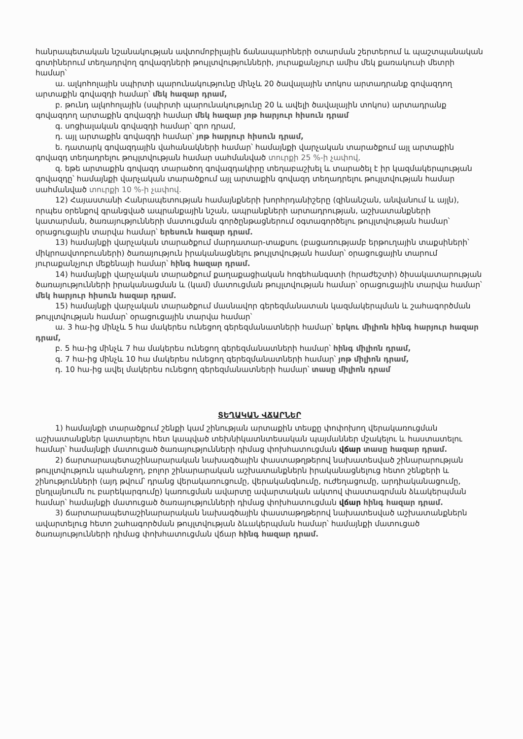հանրապետական նշանակության ավտոմոբիլային ճանապարհների օտարման շերտերում և պաշտպանական գոտիներում տեղադրվող գովազդների թույլտվությունների, յուրաքանչյուր ամիս մեկ քառակուսի մետրի համար՝
ա. ալկոհոլային սպիրտի պարունակությունը մինչև 20 ծավալային տոկոս արտադրանք գովազդող արտաքին գովազդի համար՝ մեկ հազար դրամ,
բ. թունդ ալկոհոլային (սպիրտի պարունակությունը 20 և ավելի ծավալային տոկոս) արտադրանք գովազդող արտաքին գովազդի համար մեկ հազար յոթ հարյուր հիսուն դրամ
գ. սոցիալական գովազդի համար՝ զրո դրամ,
դ. այլ արտաքին գովազդի համար՝ յոթ հարյուր հիսուն դրամ,
ե. դատարկ գովազդային վահանակների համար՝ համայնքի վարչական տարածքում այլ արտաքին գովազդ տեղադրելու թույլտվության համար սահմանված տուրքի 25 %-ի չափով,
զ. եթե արտաքին գովազդ տարածող գովազդակիրը տեղաբաշխել և տարածել է իր կազմակերպության գովազդը՝ համայնքի վարչական տարածքում այլ արտաքին գովազդ տեղադրելու թույլտվության համար սահմանված տուրքի 10 %-ի չափով.
12) Հայաստանի Հանրապետության համայնքների խորհրդանիշերը (զինանշան, անվանում և այլն), որպես օրենքով գրանցված ապրանքային նշան, ապրանքների արտադրության, աշխատանքների կատարման, ծառայությունների մատուցման գործընթացներում օգտագործելու թույլտվության համար՝ օրացուցային տարվա համար՝ երեսուն հազար դրամ.
13) համայնքի վարչական տարածքում մարդատար-տաքսու (բացառությամբ երթուղային տաքսիների՝ միկրոավտոբուսների) ծառայություն իրականացնելու թույլտվության համար՝ օրացուցային տարում յուրաքանչյուր մեքենայի համար՝ հինգ հազար դրամ.
14) համայնքի վարչական տարածքում քաղաքացիական հոգեհանգստի (հրաժեշտի) ծիսակատարության ծառայությունների իրականացման և (կամ) մատուցման թույլտվության համար՝ օրացուցային տարվա համար՝ մեկ հարյուր հիսուն հազար դրամ.
15) համայնքի վարչական տարածքում մասնավոր գերեզմանատան կազմակերպման և շահագործման թույլտվության համար՝ օրացուցային տարվա համար՝
ա. 3 հա-ից մինչև 5 հա մակերես ունեցող գերեզմանատների համար՝ երկու միլիոն հինգ հարյուր հազար դրամ,
բ. 5 հա-ից մինչև 7 հա մակերես ունեցող գերեզմանատների համար՝ հինգ միլիոն դրամ,
գ. 7 հա-ից մինչև 10 հա մակերես ունեցող գերեզմանատների համար՝ յոթ միլիոն դրամ,
դ. 10 հա-ից ավել մակերես ունեցող գերեզմանատների համար՝ տասը միլիոն դրամ
ՏԵՂԱԿԱՆ ՎՃԱՐՆԵՐ
1) համայնքի տարածքում շենքի կամ շինության արտաքին տեսքը փոփոխող վերակառուցման աշխատանքներ կատարելու հետ կապված տեխնիկատնտեսական պայմաններ մշակելու և հաստատելու համար՝ համայնքի մատուցած ծառայությունների դիմաց փոխհատուցման վճար տասը հազար դրամ.
2) ճարտարապետաշինարարական նախագծային փաստաթղթերով նախատեսված շինարարության թույլտվություն պահանջող, բոլոր շինարարական աշխատանքներն իրականացնելուց հետո շենքերի և շինությունների (այդ թվում՝ դրանց վերակառուցումը, վերականգնումը, ուժեղացումը, արդիականացումը, ընդլայնումն ու բարեկարգումը) կառուցման ավարտը ավարտական ակտով փաստագրման ձևակերպման համար՝ համայնքի մատուցած ծառայությունների դիմաց փոխհատուցման վճար հինգ հազար դրամ.
3) ճարտարապետաշինարարական նախագծային փաստաթղթերով նախատեսված աշխատանքներն ավարտելուց հետո շահագործման թույլտվության ձևակերպման համար՝ համայնքի մատուցած ծառայությունների դիմաց փոխհատուցման վճար հինգ հազար դրամ.